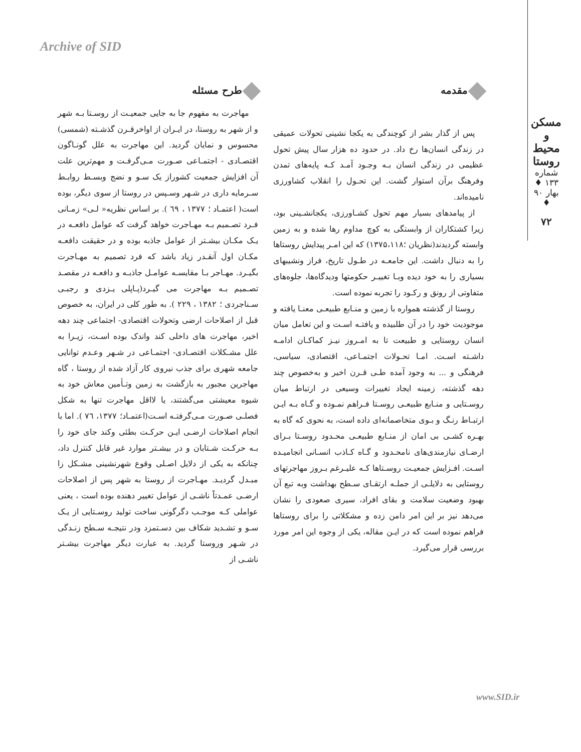Archive of SID
مسکن و محیط روستا
شماره ۱۳۳ ♦ بهار ۹۰ ♦
۷۲
مقدمه
پس از گذار بشر از کوچندگی به یکجا نشینی تحولات عمیقی در زندگی انسان‌ها رخ داد. در حدود ده هزار سال پیش تحول عظیمی در زندگی انسان بـه وجـود آمـد کـه پایه‌های تمدن وفرهنگ برآن استوار گشت. این تحـول را انقلاب کشاورزی نامیده‌اند.
از پیامدهای بسیار مهم تحول کشـاورزی، یکجانشـینی بود، زیرا کشتکاران از وابستگی به کوچ مداوم رها شده و به زمین وابسته گردیدند(نظریان ؛۱۳۷۵،۱۱۸) که این امـر پیدایش روستاها را به دنبال داشت. این جامعـه در طـول تاریخ، فراز ونشیبهای بسیاری را به خود دیده وبـا تغییـر حکومتها ودیدگاه‌ها، جلوه‌های متفاوتی از رونق و رکـود را تجربه نموده است.
روستا از گذشته همواره با زمین و منـابع طبیعـی معنـا یافته و موجودیت خود را در آن طلبیده و یافتـه اسـت و این تعامل میان انسان روستایی و طبیعت تا به امـروز نیـز کماکـان ادامـه داشـته اسـت. امـا تحـولات اجتمـاعی، اقتصادی، سیاسی، فرهنگی و ... به وجود آمده طـی قـرن اخیر و به‌خصوص چند دهه گذشته، زمینه ایجاد تغییرات وسیعی در ارتباط میان روسـتایی و منـابع طبیعـی روسـتا فـراهم نمـوده و گـاه بـه ایـن ارتبـاط رنـگ و بـوی متخاصمانه‌ای داده است، به نحوی که گاه به بهـره کشـی بی امان از منـابع طبیعـی محـدود روسـتا بـرای ارضـای نیازمندی‌های نامحـدود و گـاه کـاذب انسـانی انجامیـده اسـت. افـزایش جمعیـت روسـتاها کـه علیـرغم بـروز مهاجرتهای روستایی به دلایلـی از جملـه ارتقـای سـطح بهداشت وبه تبع آن بهبود وضعیت سلامت و بقای افراد، سیری صعودی را نشان می‌دهد نیز بر این امر دامن زده و مشکلاتی را برای روستاها فراهم نموده است که در ایـن مقاله، یکی از وجوه این امر مورد بررسی قرار می‌گیرد.
طرح مسئله
مهاجرت به مفهوم جا به جایی جمعیـت از روسـتا بـه شهر و از شهر به روستا، در ایـران از اواخرقـرن گذشـته (شمسی) محسوس و نمایان گردید. این مهاجرت به علل گونـاگون اقتصـادی - اجتمـاعی صـورت مـی‌گرفـت و مهم‌ترین علت آن افزایش جمعیت کشوراز یک سـو و نضج وبسـط روابـط سـرمایه داری در شـهر وسـپس در روستا از سوی دیگر، بوده است( اعتمـاد ؛ ۱۳۷۷ ، ٦۹ ). بر اساس نظریه« لـی» زمـانی فـرد تصـمیم بـه مهـاجرت خواهد گرفت که عوامل دافعـه در یـک مکـان بیشـتر از عوامل جاذبه بوده و در حقیقت دافعـه مکـان اول آنقـدر زیاد باشد که فرد تصمیم به مهـاجرت بگیـرد. مهـاجر بـا مقایسـه عوامـل جاذبـه و دافعـه در مقصـد تصـمیم بـه مهاجرت می گیـرد(پـاپلی یـزدی و رجبـی سـناجردی ؛ ۱۳۸۲ ، ۲۲۹ ). به طور کلی در ایران، به خصوص قبل از اصلاحات ارضی وتحولات اقتصادی- اجتماعی چند دهه اخیر، مهاجرت های داخلی کند واندک بوده اسـت، زیـرا به علل مشـکلات اقتصـادی- اجتمـاعی در شـهر وعـدم توانایی جامعه شهری برای جذب نیروی کار آزاد شده از روستا ، گاه مهاجرین مجبور به بازگشت به زمین وتـأمین معاش خود به شیوه معیشتی می‌گشتند، یا لااقل مهاجرت تنها به شکل فصلـی صـورت مـی‌گرفتـه اسـت(اعتمـاد؛ ۱۳۷۷، ٧٦ ). اما با انجام اصلاحات ارضـی ایـن حرکـت بطئی وکند جای خود را بـه حرکـت شـتابان و در بیشـتر موارد غیر قابل کنترل داد، چنانکه به یکی از دلایل اصـلی وقوع شهرنشینی مشـکل زا مبـدل گردیـد. مهـاجرت از روستا به شهر پس از اصلاحات ارضـی عمـدتاً ناشـی از عوامل تغییر دهنده بوده است ، یعنی عواملی کـه موجـب دگرگونی ساخت تولید روسـتایی از یـک سـو و تشـدید شکاف بین دسـتمزد ودر نتیجـه سـطح زنـدگی در شـهر وروستا گردید. به عبارت دیگر مهاجرت بیشـتر ناشـی از
www.SID.ir